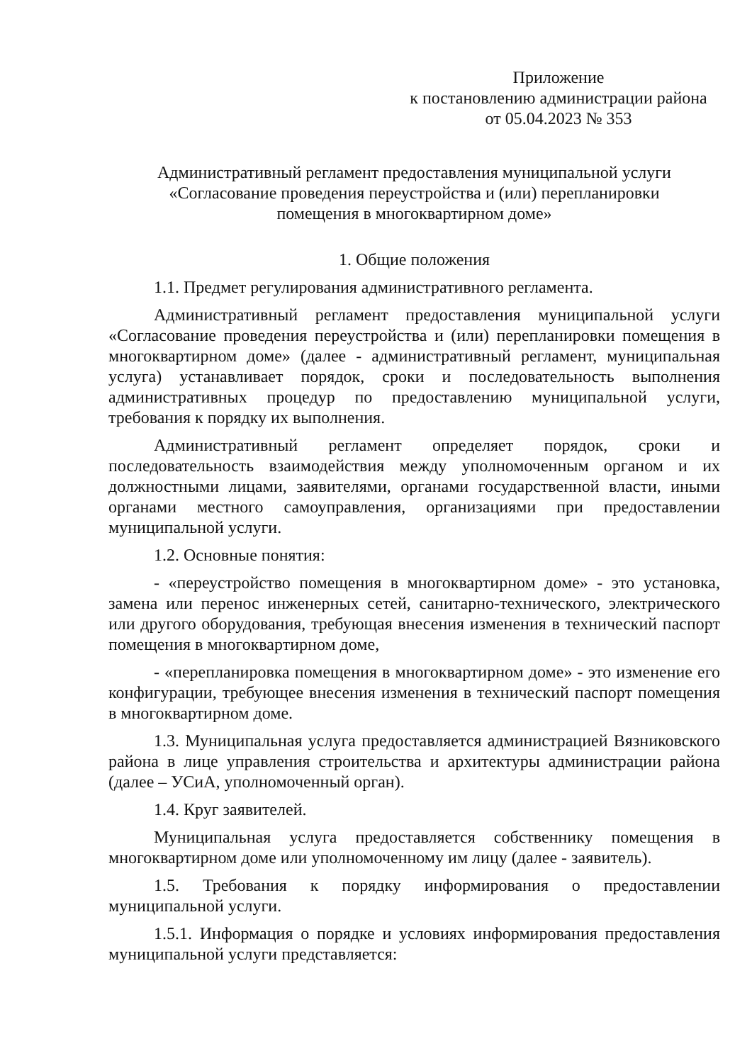Приложение
к постановлению администрации района
от 05.04.2023 № 353
Административный регламент предоставления муниципальной услуги
«Согласование проведения переустройства и (или) перепланировки
помещения в многоквартирном доме»
1. Общие положения
1.1. Предмет регулирования административного регламента.
Административный регламент предоставления муниципальной услуги «Согласование проведения переустройства и (или) перепланировки помещения в многоквартирном доме» (далее - административный регламент, муниципальная услуга) устанавливает порядок, сроки и последовательность выполнения административных процедур по предоставлению муниципальной услуги, требования к порядку их выполнения.
Административный регламент определяет порядок, сроки и последовательность взаимодействия между уполномоченным органом и их должностными лицами, заявителями, органами государственной власти, иными органами местного самоуправления, организациями при предоставлении муниципальной услуги.
1.2. Основные понятия:
- «переустройство помещения в многоквартирном доме» - это установка, замена или перенос инженерных сетей, санитарно-технического, электрического или другого оборудования, требующая внесения изменения в технический паспорт помещения в многоквартирном доме,
- «перепланировка помещения в многоквартирном доме» - это изменение его конфигурации, требующее внесения изменения в технический паспорт помещения в многоквартирном доме.
1.3. Муниципальная услуга предоставляется администрацией Вязниковского района в лице управления строительства и архитектуры администрации района (далее – УСиА, уполномоченный орган).
1.4. Круг заявителей.
Муниципальная услуга предоставляется собственнику помещения в многоквартирном доме или уполномоченному им лицу (далее - заявитель).
1.5. Требования к порядку информирования о предоставлении муниципальной услуги.
1.5.1. Информация о порядке и условиях информирования предоставления муниципальной услуги представляется: